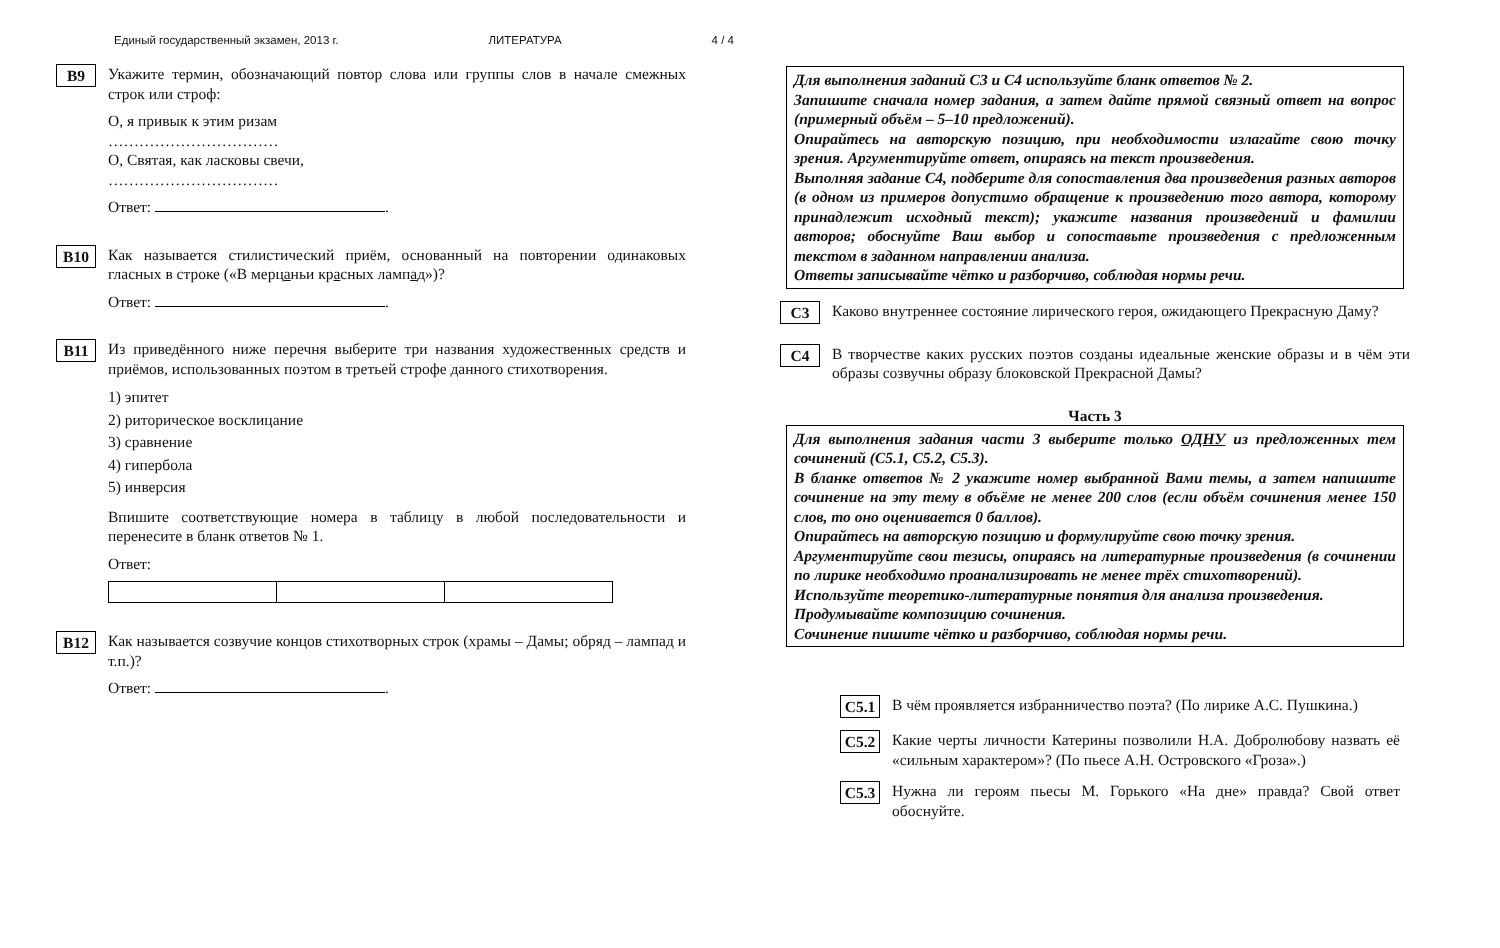Единый государственный экзамен, 2013 г. ЛИТЕРАТУРА 4 / 4
B9
Укажите термин, обозначающий повтор слова или группы слов в начале смежных строк или строф:
О, я привык к этим ризам
……………………………
О, Святая, как ласковы свечи,
……………………………
Ответ: .
B10
Как называется стилистический приём, основанный на повторении одинаковых гласных в строке («В мерцаньи красных лампад»)?
Ответ: .
B11
Из приведённого ниже перечня выберите три названия художественных средств и приёмов, использованных поэтом в третьей строфе данного стихотворения.
1) эпитет
2) риторическое восклицание
3) сравнение
4) гипербола
5) инверсия
Впишите соответствующие номера в таблицу в любой последовательности и перенесите в бланк ответов № 1.
Ответ:
B12
Как называется созвучие концов стихотворных строк (храмы – Дамы; обряд – лампад и т.п.)?
Ответ: .
Для выполнения заданий С3 и С4 используйте бланк ответов № 2.
Запишите сначала номер задания, а затем дайте прямой связный ответ на вопрос (примерный объём – 5–10 предложений).
Опирайтесь на авторскую позицию, при необходимости излагайте свою точку зрения. Аргументируйте ответ, опираясь на текст произведения.
Выполняя задание С4, подберите для сопоставления два произведения разных авторов (в одном из примеров допустимо обращение к произведению того автора, которому принадлежит исходный текст); укажите названия произведений и фамилии авторов; обоснуйте Ваш выбор и сопоставьте произведения с предложенным текстом в заданном направлении анализа.
Ответы записывайте чётко и разборчиво, соблюдая нормы речи.
C3
Каково внутреннее состояние лирического героя, ожидающего Прекрасную Даму?
C4
В творчестве каких русских поэтов созданы идеальные женские образы и в чём эти образы созвучны образу блоковской Прекрасной Дамы?
Часть 3
Для выполнения задания части 3 выберите только ОДНУ из предложенных тем сочинений (С5.1, С5.2, С5.3).
В бланке ответов № 2 укажите номер выбранной Вами темы, а затем напишите сочинение на эту тему в объёме не менее 200 слов (если объём сочинения менее 150 слов, то оно оценивается 0 баллов).
Опирайтесь на авторскую позицию и формулируйте свою точку зрения.
Аргументируйте свои тезисы, опираясь на литературные произведения (в сочинении по лирике необходимо проанализировать не менее трёх стихотворений).
Используйте теоретико-литературные понятия для анализа произведения.
Продумывайте композицию сочинения.
Сочинение пишите чётко и разборчиво, соблюдая нормы речи.
C5.1
В чём проявляется избранничество поэта? (По лирике А.С. Пушкина.)
C5.2
Какие черты личности Катерины позволили Н.А. Добролюбову назвать её «сильным характером»? (По пьесе А.Н. Островского «Гроза».)
C5.3
Нужна ли героям пьесы М. Горького «На дне» правда? Свой ответ обоснуйте.